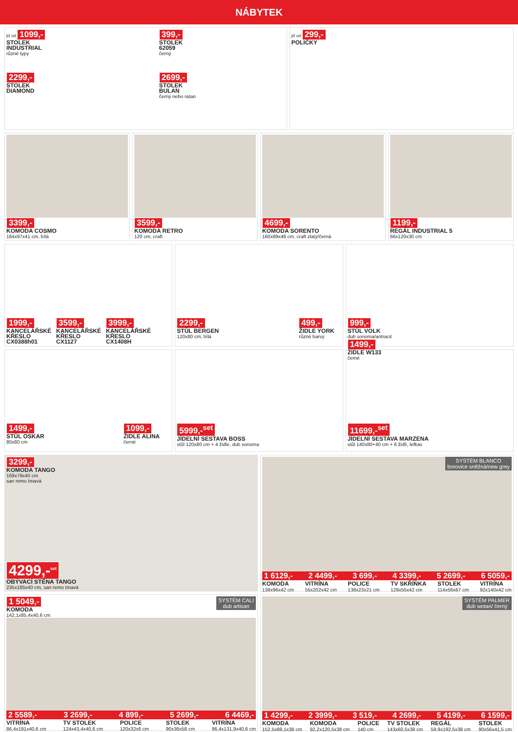NÁBYTEK
již od 1099,-
STOLEK
INDUSTRIAL
různé typy
399,-
STOLEK
62059
černý
2299,-
STOLEK
DIAMOND
2699,-
STOLEK
BULAN
černý nebo ratan
již od 299,-
POLIČKY
3399,-
KOMODA COSMO
184x97x41 cm, bílá
3599,-
KOMODA RETRO
120 cm, craft
4699,-
KOMODA SORENTO
160x89x48 cm, craft zlatý/černá
1199,-
REGÁL INDUSTRIAL 5
66x120x30 cm
1999,-
KANCELÁŘSKÉ
KŘESLO
CX0388h01
3599,-
KANCELÁŘSKÉ
KŘESLO
CX1127
3999,-
KANCELÁŘSKÉ
KŘESLO
CX1408H
2299,-
STŮL BERGEN
120x80 cm, bílá
499,-
ŽIDLE YORK
různé barvy
999,-
STŮL VOLK
dub sonoma/antracit
1499,-
ŽIDLE W133
černé
1499,-
STŮL OSKAR
80x80 cm
1099,-
ŽIDLE ALINA
černé
5999,-<sup>set</sup>
JÍDELNÍ SESTAVA BOSS
stůl 120x80 cm + 4 židle, dub sonoma
11699,-<sup>set</sup>
JÍDELNÍ SESTAVA MARZENA
stůl 140x80+40 cm + 6 židlí, lefkas
3299,-
KOMODA TANGO
169x79x40 cm
san remo tmavá
4299,-<sup>set</sup>
OBÝVACÍ STĚNA TANGO
235x185x40 cm, san remo tmavá
SYSTÉM BLANCO
borovice sněžná/new grey
1 6129,- 2 4499,- 3 699,- 4 3399,- 5 2699,- 6 5059,-
KOMODA
138x96x42 cm VITRÍNA
55x202x42 cm POLICE
138x23x21 cm TV SKŘÍŇKA
128x55x42 cm STOLEK
114x56x67 cm VITRÍNA
92x140x42 cm
SYSTÉM CALI
dub artisan
1 5049,-
KOMODA
142,1x85,4x40,6 cm
2 5589,- 3 2699,- 4 899,- 5 2699,- 6 4469,-
VITRÍNA
86,4x191x40,6 cm TV STOLEK
124x43,4x40,6 cm POLICE
120x32x6 cm STOLEK
90x36x58 cm VITRÍNA
86,4x131,9x40,6 cm
SYSTÉM PALMER
dub wotan/ černý
1 4299,- 2 3999,- 3 519,- 4 2699,- 5 4199,- 6 1599,-
KOMODA
152,5x88,1x38 cm KOMODA
92,2x120,5x38 cm POLICE
140 cm TV STOLEK
143x60,5x38 cm REGÁL
59,9x192,5x38 cm STOLEK
90x56x41,5 cm